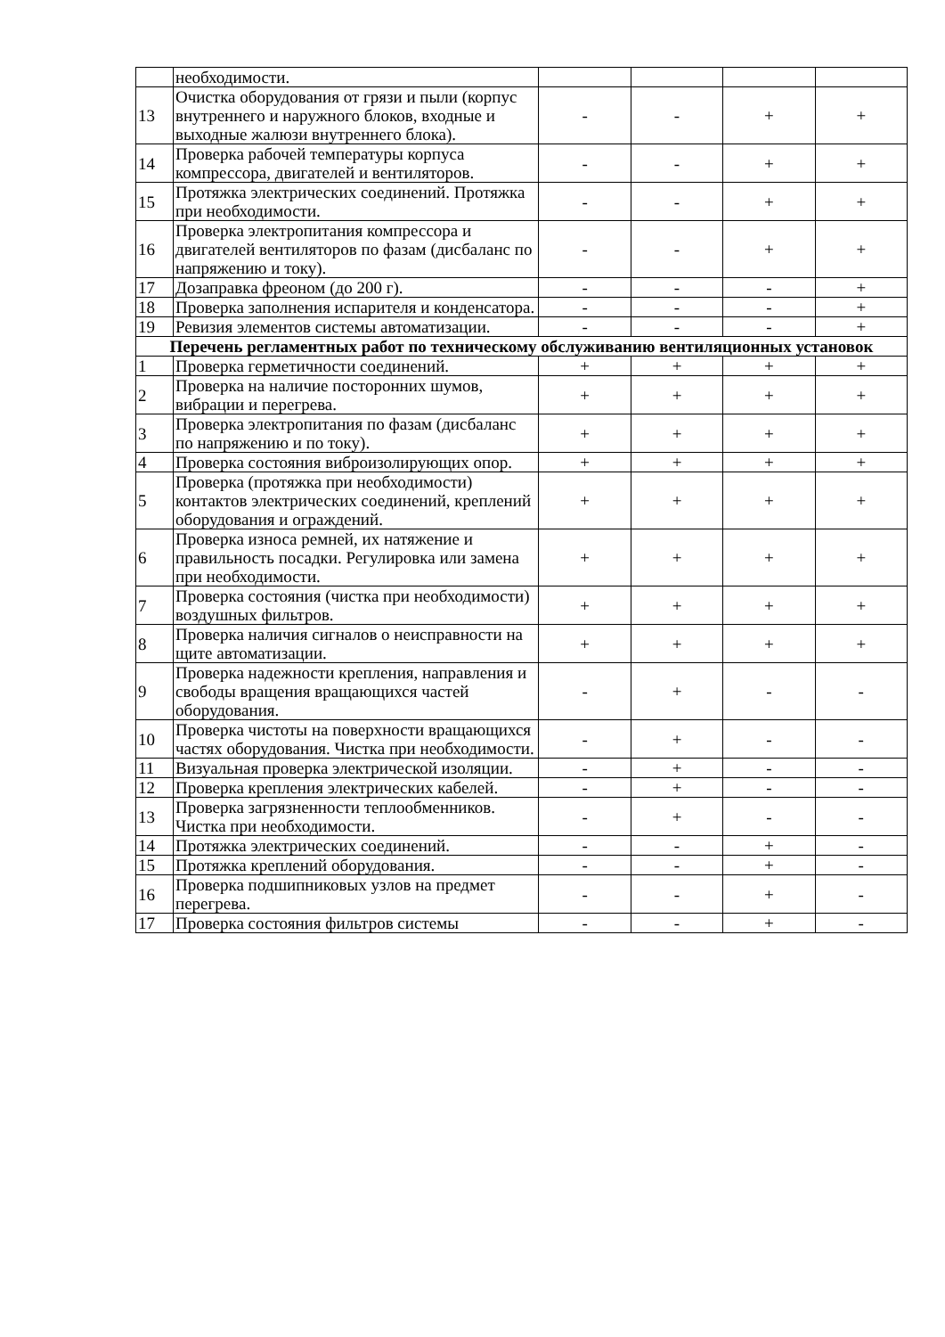| | необходимости. | | | | |
| 13 | Очистка оборудования от грязи и пыли (корпус внутреннего и наружного блоков, входные и выходные жалюзи внутреннего блока). | - | - | + | + |
| 14 | Проверка рабочей температуры корпуса компрессора, двигателей и вентиляторов. | - | - | + | + |
| 15 | Протяжка электрических соединений. Протяжка при необходимости. | - | - | + | + |
| 16 | Проверка электропитания компрессора и двигателей вентиляторов по фазам (дисбаланс по напряжению и току). | - | - | + | + |
| 17 | Дозаправка фреоном (до 200 г). | - | - | - | + |
| 18 | Проверка заполнения испарителя и конденсатора. | - | - | - | + |
| 19 | Ревизия элементов системы автоматизации. | - | - | - | + |
| Перечень регламентных работ по техническому обслуживанию вентиляционных установок | | | | | |
| 1 | Проверка герметичности соединений. | + | + | + | + |
| 2 | Проверка на наличие посторонних шумов, вибрации и перегрева. | + | + | + | + |
| 3 | Проверка электропитания по фазам (дисбаланс по напряжению и по току). | + | + | + | + |
| 4 | Проверка состояния виброизолирующих опор. | + | + | + | + |
| 5 | Проверка (протяжка при необходимости) контактов электрических соединений, креплений оборудования и ограждений. | + | + | + | + |
| 6 | Проверка износа ремней, их натяжение и правильность посадки. Регулировка или замена при необходимости. | + | + | + | + |
| 7 | Проверка состояния (чистка при необходимости) воздушных фильтров. | + | + | + | + |
| 8 | Проверка наличия сигналов о неисправности на щите автоматизации. | + | + | + | + |
| 9 | Проверка надежности крепления, направления и свободы вращения вращающихся частей оборудования. | - | + | - | - |
| 10 | Проверка чистоты на поверхности вращающихся частях оборудования. Чистка при необходимости. | - | + | - | - |
| 11 | Визуальная проверка электрической изоляции. | - | + | - | - |
| 12 | Проверка крепления электрических кабелей. | - | + | - | - |
| 13 | Проверка загрязненности теплообменников. Чистка при необходимости. | - | + | - | - |
| 14 | Протяжка электрических соединений. | - | - | + | - |
| 15 | Протяжка креплений оборудования. | - | - | + | - |
| 16 | Проверка подшипниковых узлов на предмет перегрева. | - | - | + | - |
| 17 | Проверка состояния фильтров системы | - | - | + | - |